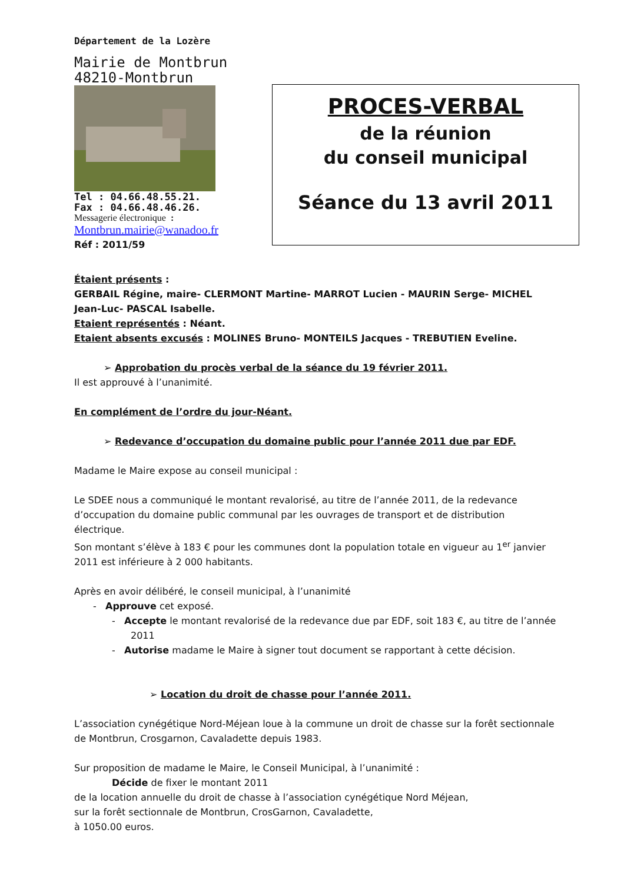Département de la Lozère
Mairie de Montbrun
48210-Montbrun
Tel : 04.66.48.55.21.
Fax : 04.66.48.46.26.
Messagerie électronique :
Montbrun.mairie@wanadoo.fr
Réf : 2011/59
PROCES-VERBAL
de la réunion
du conseil municipal
Séance du 13 avril 2011
Étaient présents :
GERBAIL Régine, maire- CLERMONT Martine- MARROT Lucien - MAURIN Serge- MICHEL Jean-Luc- PASCAL Isabelle.
Etaient représentés : Néant.
Etaient absents excusés : MOLINES Bruno- MONTEILS Jacques - TREBUTIEN Eveline.
➢ Approbation du procès verbal de la séance du 19 février 2011.
Il est approuvé à l’unanimité.
En complément de l’ordre du jour-Néant.
➢ Redevance d’occupation du domaine public pour l’année 2011 due par EDF.
Madame le Maire expose au conseil municipal :
Le SDEE nous a communiqué le montant revalorisé, au titre de l’année 2011, de la redevance d’occupation du domaine public communal par les ouvrages de transport et de distribution électrique.
Son montant s’élève à 183 € pour les communes dont la population totale en vigueur au 1<sup>er</sup> janvier 2011 est inférieure à 2 000 habitants.
Après en avoir délibéré, le conseil municipal, à l’unanimité
- Approuve cet exposé.
- Accepte le montant revalorisé de la redevance due par EDF, soit 183 €, au titre de l’année 2011
- Autorise madame le Maire à signer tout document se rapportant à cette décision.
➢ Location du droit de chasse pour l’année 2011.
L’association cynégétique Nord-Méjean loue à la commune un droit de chasse sur la forêt sectionnale de Montbrun, Crosgarnon, Cavaladette depuis 1983.
Sur proposition de madame le Maire, le Conseil Municipal, à l’unanimité :
Décide de fixer le montant 2011
de la location annuelle du droit de chasse à l’association cynégétique Nord Méjean,
sur la forêt sectionnale de Montbrun, CrosGarnon, Cavaladette,
à 1050.00 euros.